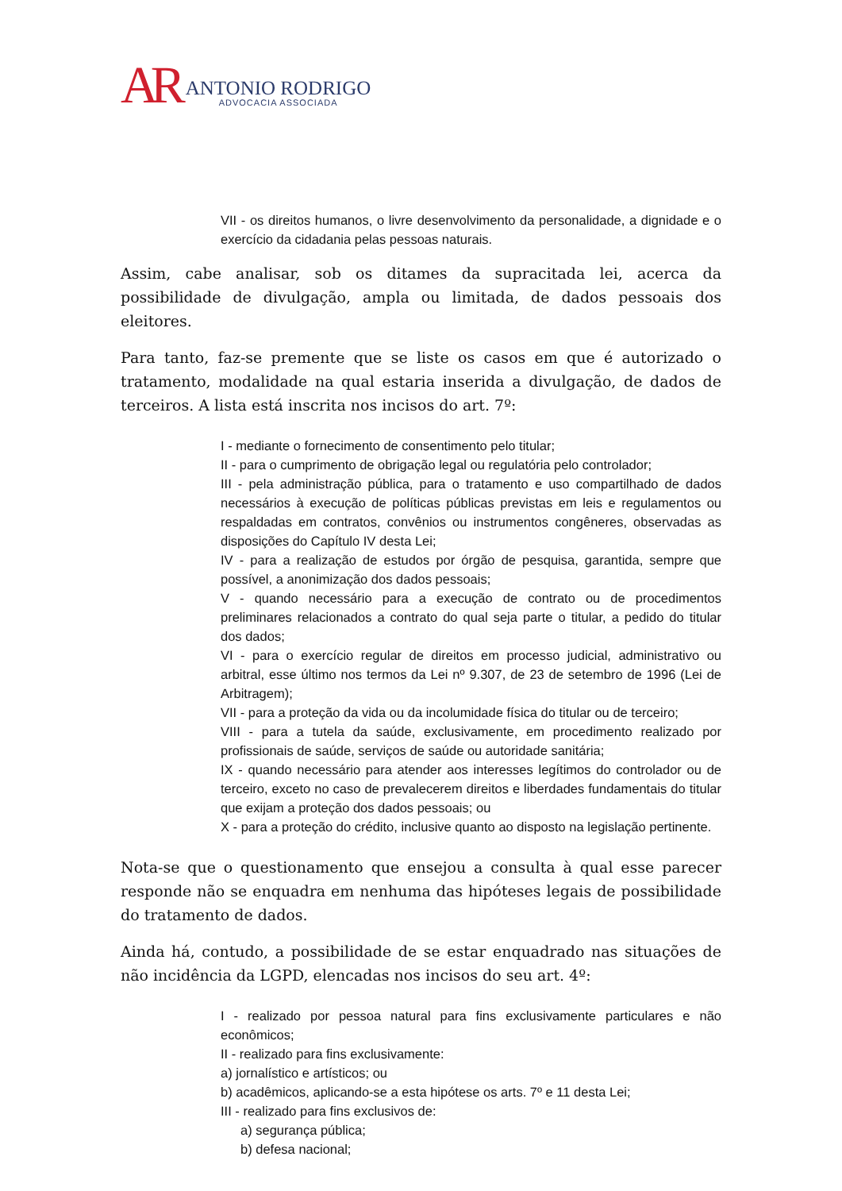AR
ANTONIO RODRIGO
ADVOCACIA ASSOCIADA
VII - os direitos humanos, o livre desenvolvimento da personalidade, a dignidade e o exercício da cidadania pelas pessoas naturais.
Assim, cabe analisar, sob os ditames da supracitada lei, acerca da possibilidade de divulgação, ampla ou limitada, de dados pessoais dos eleitores.
Para tanto, faz-se premente que se liste os casos em que é autorizado o tratamento, modalidade na qual estaria inserida a divulgação, de dados de terceiros. A lista está inscrita nos incisos do art. 7º:
I - mediante o fornecimento de consentimento pelo titular;
II - para o cumprimento de obrigação legal ou regulatória pelo controlador;
III - pela administração pública, para o tratamento e uso compartilhado de dados necessários à execução de políticas públicas previstas em leis e regulamentos ou respaldadas em contratos, convênios ou instrumentos congêneres, observadas as disposições do Capítulo IV desta Lei;
IV - para a realização de estudos por órgão de pesquisa, garantida, sempre que possível, a anonimização dos dados pessoais;
V - quando necessário para a execução de contrato ou de procedimentos preliminares relacionados a contrato do qual seja parte o titular, a pedido do titular dos dados;
VI - para o exercício regular de direitos em processo judicial, administrativo ou arbitral, esse último nos termos da Lei nº 9.307, de 23 de setembro de 1996 (Lei de Arbitragem);
VII - para a proteção da vida ou da incolumidade física do titular ou de terceiro;
VIII - para a tutela da saúde, exclusivamente, em procedimento realizado por profissionais de saúde, serviços de saúde ou autoridade sanitária;
IX - quando necessário para atender aos interesses legítimos do controlador ou de terceiro, exceto no caso de prevalecerem direitos e liberdades fundamentais do titular que exijam a proteção dos dados pessoais; ou
X - para a proteção do crédito, inclusive quanto ao disposto na legislação pertinente.
Nota-se que o questionamento que ensejou a consulta à qual esse parecer responde não se enquadra em nenhuma das hipóteses legais de possibilidade do tratamento de dados.
Ainda há, contudo, a possibilidade de se estar enquadrado nas situações de não incidência da LGPD, elencadas nos incisos do seu art. 4º:
I - realizado por pessoa natural para fins exclusivamente particulares e não econômicos;
II - realizado para fins exclusivamente:
a) jornalístico e artísticos; ou
b) acadêmicos, aplicando-se a esta hipótese os arts. 7º e 11 desta Lei;
III - realizado para fins exclusivos de:
a) segurança pública;
b) defesa nacional;